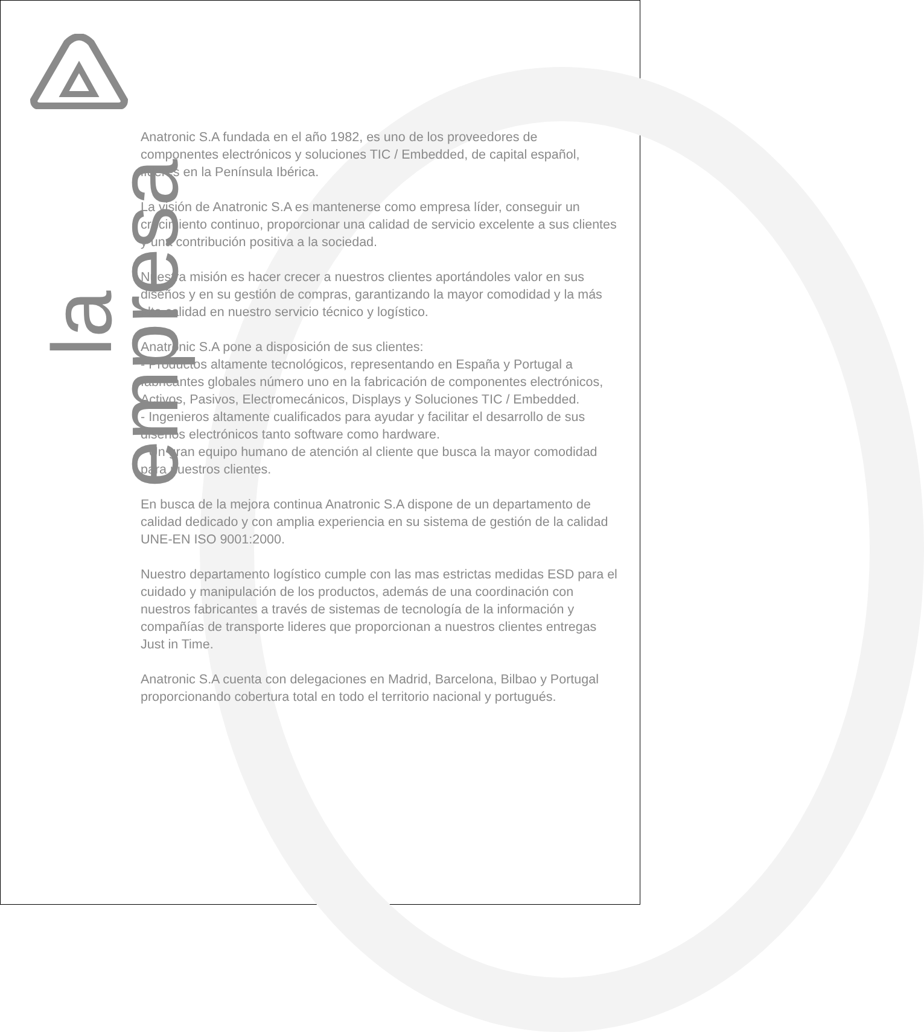la empresa
Anatronic S.A fundada en el año 1982, es uno de los proveedores de componentes electrónicos y soluciones TIC / Embedded, de capital español, líderes en la Península Ibérica.
La visión de Anatronic S.A es mantenerse como empresa líder, conseguir un crecimiento continuo, proporcionar una calidad de servicio excelente a sus clientes y una contribución positiva a la sociedad.
Nuestra misión es hacer crecer a nuestros clientes aportándoles valor en sus diseños y en su gestión de compras, garantizando la mayor comodidad y la más alta calidad en nuestro servicio técnico y logístico.
Anatronic S.A pone a disposición de sus clientes:
- Productos altamente tecnológicos, representando en España y Portugal a fabricantes globales número uno en la fabricación de componentes electrónicos, Activos, Pasivos, Electromecánicos, Displays y Soluciones TIC / Embedded.
- Ingenieros altamente cualificados para ayudar y facilitar el desarrollo de sus diseños electrónicos tanto software como hardware.
- Un gran equipo humano de atención al cliente que busca la mayor comodidad para nuestros clientes.
En busca de la mejora continua Anatronic S.A dispone de un departamento de calidad dedicado y con amplia experiencia en su sistema de gestión de la calidad UNE-EN ISO 9001:2000.
Nuestro departamento logístico cumple con las mas estrictas medidas ESD para el cuidado y manipulación de los productos, además de una coordinación con nuestros fabricantes a través de sistemas de tecnología de la información y compañías de transporte lideres que proporcionan a nuestros clientes entregas Just in Time.
Anatronic S.A cuenta con delegaciones en Madrid, Barcelona, Bilbao y Portugal proporcionando cobertura total en todo el territorio nacional y portugués.